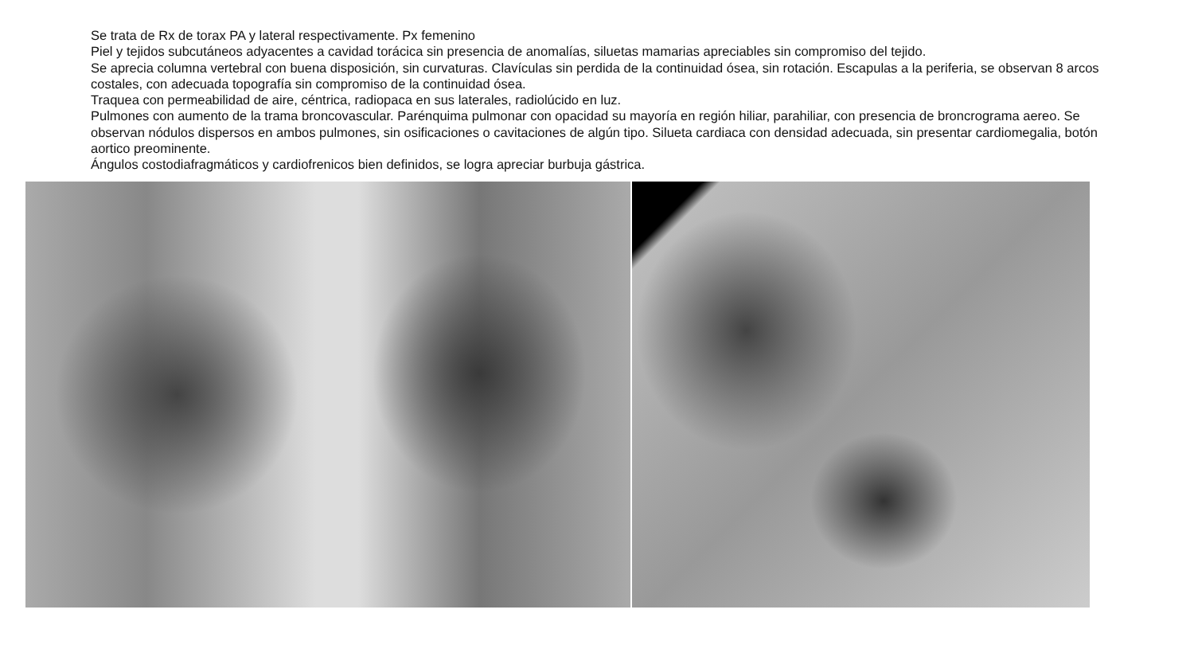Se trata de Rx de torax PA y lateral respectivamente. Px femenino
Piel y tejidos subcutáneos adyacentes a cavidad torácica sin presencia de anomalías, siluetas mamarias apreciables sin compromiso del tejido.
Se aprecia columna vertebral con buena disposición, sin curvaturas. Clavículas sin perdida de la continuidad ósea, sin rotación. Escapulas a la periferia, se observan 8 arcos costales, con adecuada topografía sin compromiso de la continuidad ósea.
Traquea con permeabilidad de aire, céntrica, radiopaca en sus laterales, radiolúcido en luz.
Pulmones con aumento de la trama broncovascular. Parénquima pulmonar con opacidad su mayoría en región hiliar, parahiliar, con presencia de broncrograma aereo. Se observan nódulos dispersos en ambos pulmones, sin osificaciones o cavitaciones de algún tipo. Silueta cardiaca con densidad adecuada, sin presentar cardiomegalia, botón aortico preominente.
Ángulos costodiafragmáticos y cardiofrenicos bien definidos, se logra apreciar burbuja gástrica.